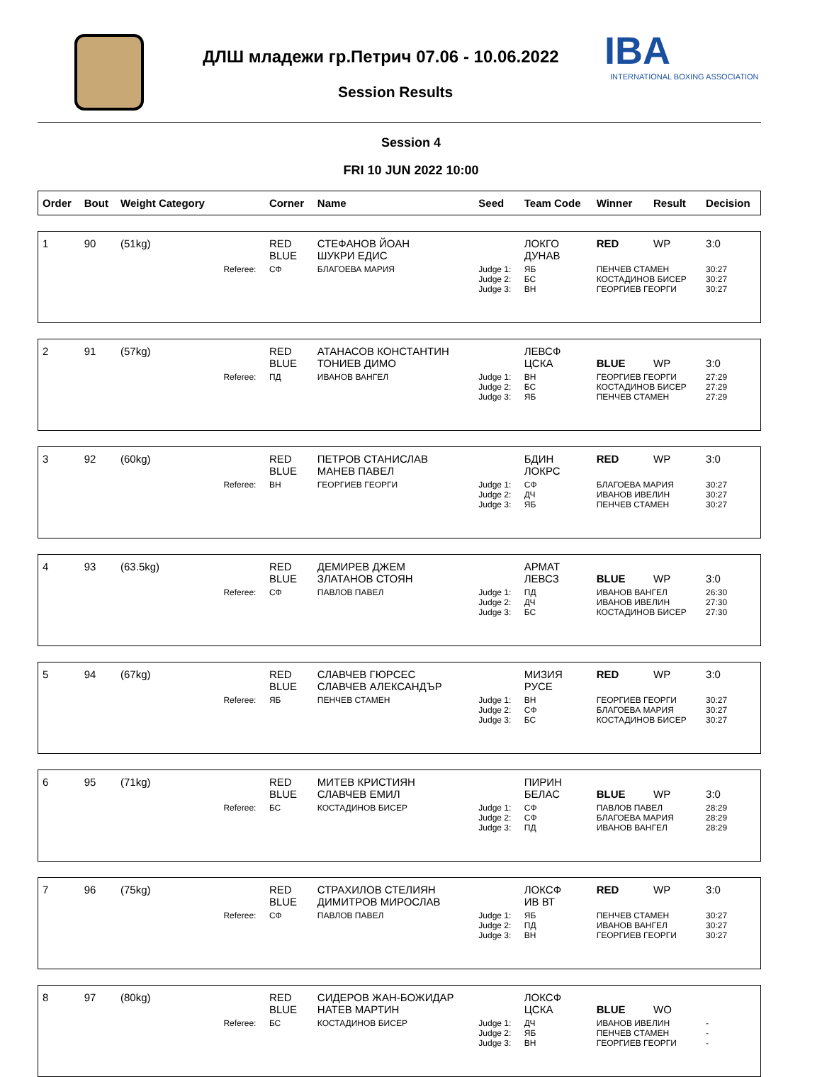ДЛШ младежи гр.Петрич 07.06 - 10.06.2022
IBA
INTERNATIONAL BOXING ASSOCIATION
Session Results
Session 4
FRI 10 JUN 2022 10:00
| Order | Bout | Weight Category | | Corner | Name | Seed | Team Code | Winner | Result | Decision |
| --- | --- | --- | --- | --- | --- | --- | --- | --- | --- | --- |
| 1 | 90 | (51kg) | | RED BLUE | СТЕФАНОВ ЙОАН ШУКРИ ЕДИС | | ЛОКГО ДУНАВ | RED | WP | 3:0 |
| | | | Referee: | СФ | БЛАГОЕВА МАРИЯ | Judge 1: Judge 2: Judge 3: | ЯБ БС ВН | ПЕНЧЕВ СТАМЕН КОСТАДИНОВ БИСЕР ГЕОРГИЕВ ГЕОРГИ | | 30:27 30:27 30:27 |
| 2 | 91 | (57kg) | | RED BLUE | АТАНАСОВ КОНСТАНТИН ТОНИЕВ ДИМО | | ЛЕВСФ ЦСКА | BLUE | WP | 3:0 |
| | | | Referee: | ПД | ИВАНОВ ВАНГЕЛ | Judge 1: Judge 2: Judge 3: | ВН БС ЯБ | ГЕОРГИЕВ ГЕОРГИ КОСТАДИНОВ БИСЕР ПЕНЧЕВ СТАМЕН | | 27:29 27:29 27:29 |
| 3 | 92 | (60kg) | | RED BLUE | ПЕТРОВ СТАНИСЛАВ МАНЕВ ПАВЕЛ | | БДИН ЛОКРС | RED | WP | 3:0 |
| | | | Referee: | ВН | ГЕОРГИЕВ ГЕОРГИ | Judge 1: Judge 2: Judge 3: | СФ ДЧ ЯБ | БЛАГОЕВА МАРИЯ ИВАНОВ ИВЕЛИН ПЕНЧЕВ СТАМЕН | | 30:27 30:27 30:27 |
| 4 | 93 | (63.5kg) | | RED BLUE | ДЕМИРЕВ ДЖЕМ ЗЛАТАНОВ СТОЯН | | АРМАТ ЛЕВСЗ | BLUE | WP | 3:0 |
| | | | Referee: | СФ | ПАВЛОВ ПАВЕЛ | Judge 1: Judge 2: Judge 3: | ПД ДЧ БС | ИВАНОВ ВАНГЕЛ ИВАНОВ ИВЕЛИН КОСТАДИНОВ БИСЕР | | 26:30 27:30 27:30 |
| 5 | 94 | (67kg) | | RED BLUE | СЛАВЧЕВ ГЮРСЕС СЛАВЧЕВ АЛЕКСАНДЪР | | МИЗИЯ РУСЕ | RED | WP | 3:0 |
| | | | Referee: | ЯБ | ПЕНЧЕВ СТАМЕН | Judge 1: Judge 2: Judge 3: | ВН СФ БС | ГЕОРГИЕВ ГЕОРГИ БЛАГОЕВА МАРИЯ КОСТАДИНОВ БИСЕР | | 30:27 30:27 30:27 |
| 6 | 95 | (71kg) | | RED BLUE | МИТЕВ КРИСТИЯН СЛАВЧЕВ ЕМИЛ | | ПИРИН БЕЛАС | BLUE | WP | 3:0 |
| | | | Referee: | БС | КОСТАДИНОВ БИСЕР | Judge 1: Judge 2: Judge 3: | СФ СФ ПД | ПАВЛОВ ПАВЕЛ БЛАГОЕВА МАРИЯ ИВАНОВ ВАНГЕЛ | | 28:29 28:29 28:29 |
| 7 | 96 | (75kg) | | RED BLUE | СТРАХИЛОВ СТЕЛИЯН ДИМИТРОВ МИРОСЛАВ | | ЛОКСФ ИВ ВТ | RED | WP | 3:0 |
| | | | Referee: | СФ | ПАВЛОВ ПАВЕЛ | Judge 1: Judge 2: Judge 3: | ЯБ ПД ВН | ПЕНЧЕВ СТАМЕН ИВАНОВ ВАНГЕЛ ГЕОРГИЕВ ГЕОРГИ | | 30:27 30:27 30:27 |
| 8 | 97 | (80kg) | | RED BLUE | СИДЕРОВ ЖАН-БОЖИДАР НАТЕВ МАРТИН | | ЛОКСФ ЦСКА | BLUE | WO | |
| | | | Referee: | БС | КОСТАДИНОВ БИСЕР | Judge 1: Judge 2: Judge 3: | ДЧ ЯБ ВН | ИВАНОВ ИВЕЛИН ПЕНЧЕВ СТАМЕН ГЕОРГИЕВ ГЕОРГИ | | - - - |